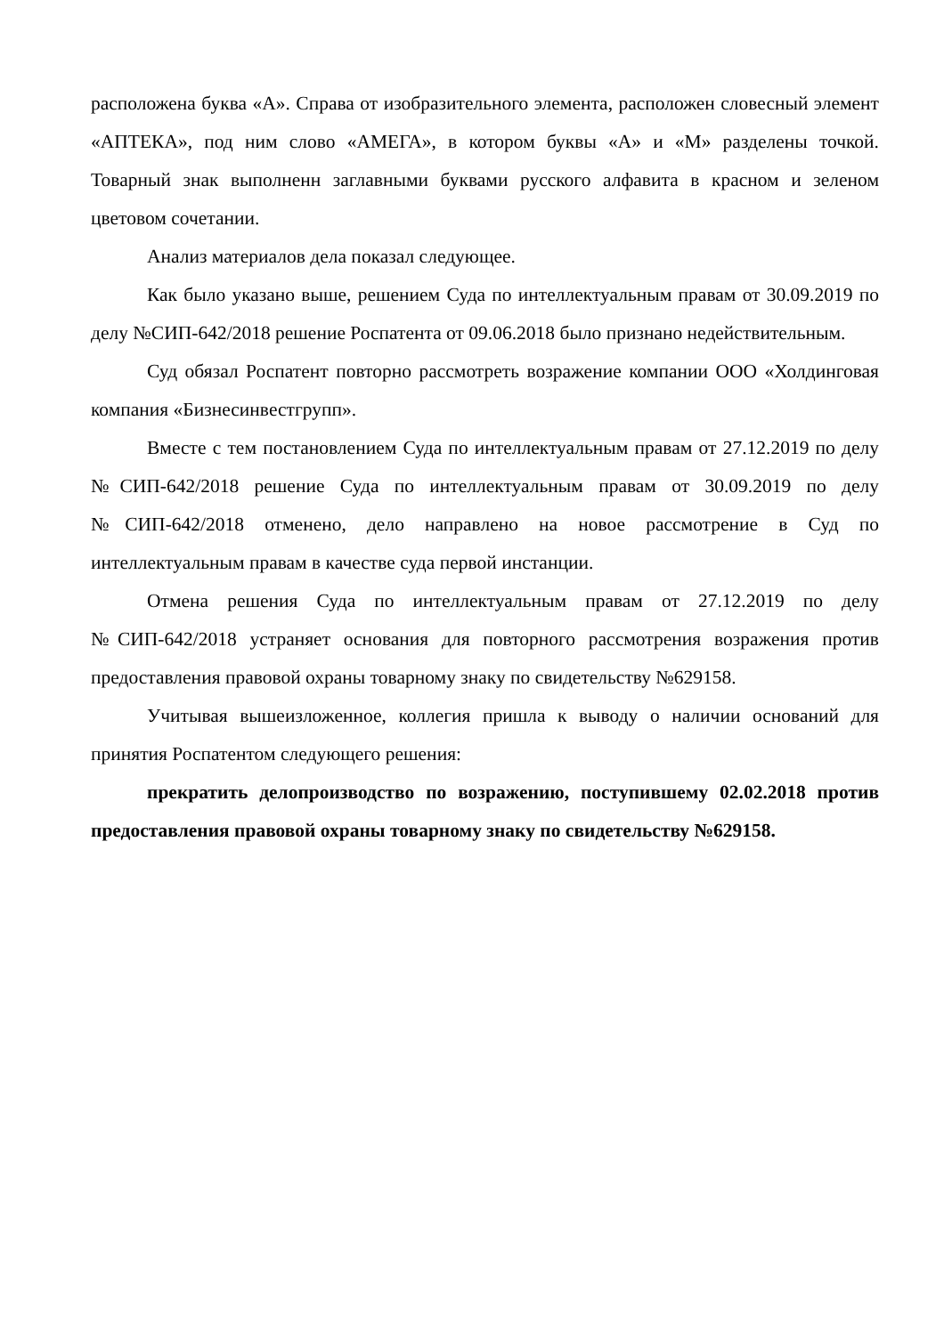расположена буква «А». Справа от изобразительного элемента, расположен словесный элемент «АПТЕКА», под ним слово «АМЕГА», в котором буквы «А» и «М» разделены точкой. Товарный знак выполненн заглавными буквами русского алфавита в красном и зеленом цветовом сочетании.
Анализ материалов дела показал следующее.
Как было указано выше, решением Суда по интеллектуальным правам от 30.09.2019 по делу №СИП-642/2018 решение Роспатента от 09.06.2018 было признано недействительным.
Суд обязал Роспатент повторно рассмотреть возражение компании ООО «Холдинговая компания «Бизнесинвестгрупп».
Вместе с тем постановлением Суда по интеллектуальным правам от 27.12.2019 по делу №СИП-642/2018 решение Суда по интеллектуальным правам от 30.09.2019 по делу №СИП-642/2018 отменено, дело направлено на новое рассмотрение в Суд по интеллектуальным правам в качестве суда первой инстанции.
Отмена решения Суда по интеллектуальным правам от 27.12.2019 по делу №СИП-642/2018 устраняет основания для повторного рассмотрения возражения против предоставления правовой охраны товарному знаку по свидетельству №629158.
Учитывая вышеизложенное, коллегия пришла к выводу о наличии оснований для принятия Роспатентом следующего решения:
прекратить делопроизводство по возражению, поступившему 02.02.2018 против предоставления правовой охраны товарному знаку по свидетельству №629158.